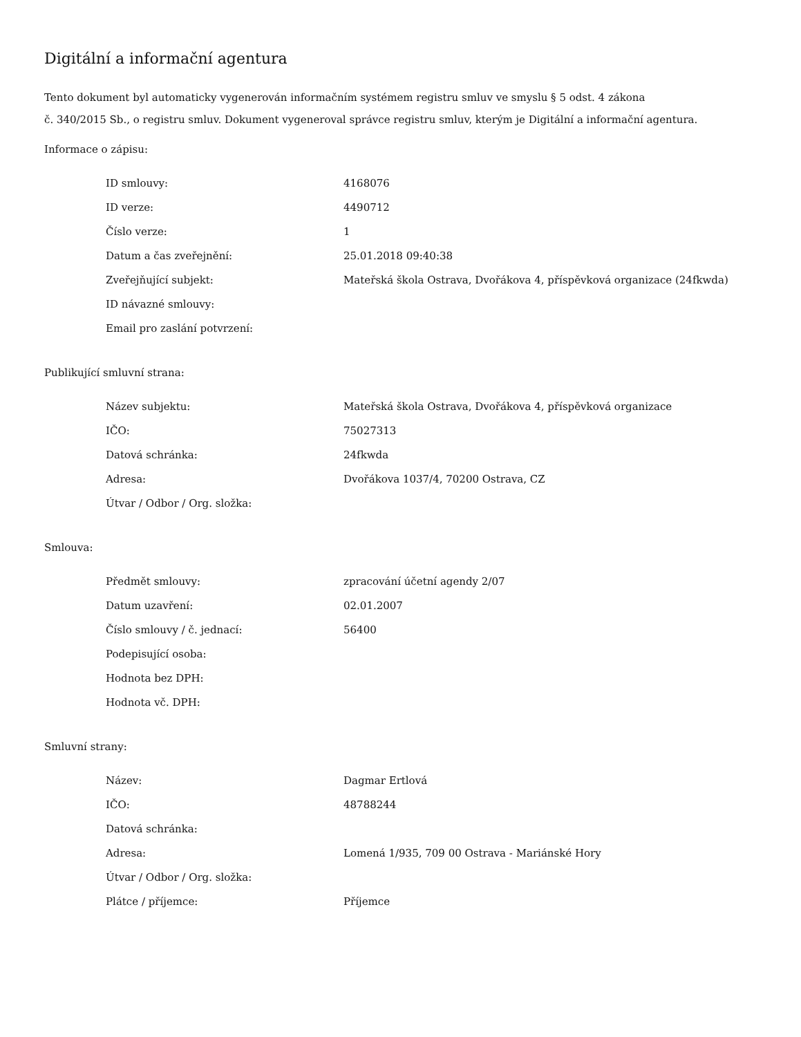Digitální a informační agentura
Tento dokument byl automaticky vygenerován informačním systémem registru smluv ve smyslu § 5 odst. 4 zákona
č. 340/2015 Sb., o registru smluv. Dokument vygeneroval správce registru smluv, kterým je Digitální a informační agentura.
Informace o zápisu:
| ID smlouvy: | 4168076 |
| ID verze: | 4490712 |
| Číslo verze: | 1 |
| Datum a čas zveřejnění: | 25.01.2018 09:40:38 |
| Zveřejňující subjekt: | Mateřská škola Ostrava, Dvořákova 4, příspěvková organizace (24fkwda) |
| ID návazné smlouvy: | |
| Email pro zaslání potvrzení: | |
Publikující smluvní strana:
| Název subjektu: | Mateřská škola Ostrava, Dvořákova 4, příspěvková organizace |
| IČO: | 75027313 |
| Datová schránka: | 24fkwda |
| Adresa: | Dvořákova 1037/4, 70200 Ostrava, CZ |
| Útvar / Odbor / Org. složka: | |
Smlouva:
| Předmět smlouvy: | zpracování účetní agendy 2/07 |
| Datum uzavření: | 02.01.2007 |
| Číslo smlouvy / č. jednací: | 56400 |
| Podepisující osoba: | |
| Hodnota bez DPH: | |
| Hodnota vč. DPH: | |
Smluvní strany:
| Název: | Dagmar Ertlová |
| IČO: | 48788244 |
| Datová schránka: | |
| Adresa: | Lomená 1/935, 709 00 Ostrava - Mariánské Hory |
| Útvar / Odbor / Org. složka: | |
| Plátce / příjemce: | Příjemce |